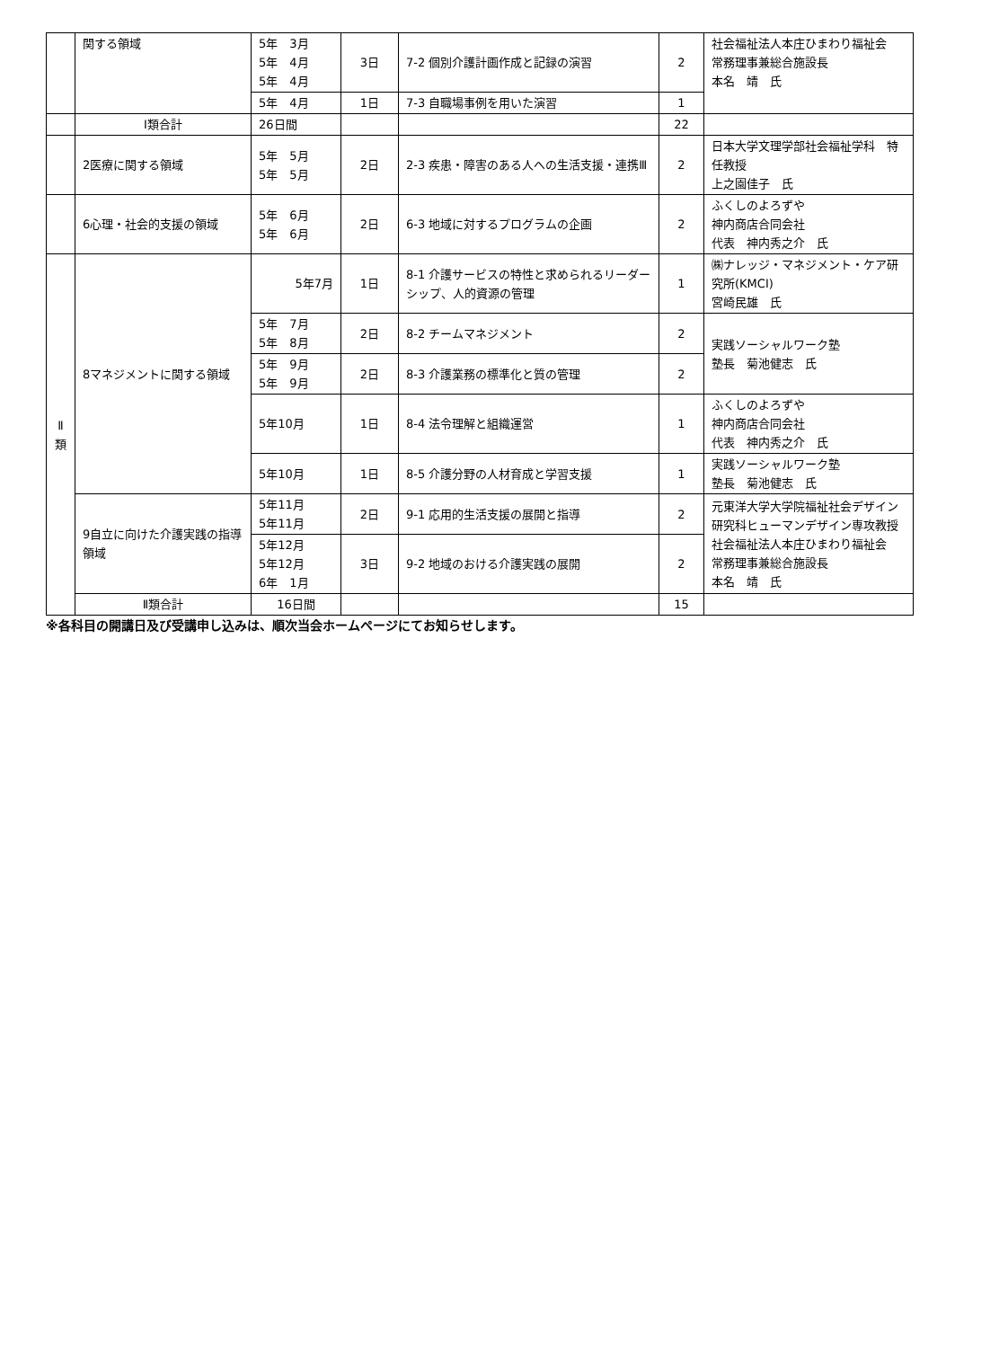| | 関する領域 | 5年 3月 5年 4月 5年 4月 | 3日 | 7-2 個別介護計画作成と記録の演習 | 2 | 社会福祉法人本庄ひまわり福祉会 常務理事兼総合施設長 本名 靖 氏 |
| | | 5年 4月 | 1日 | 7-3 自職場事例を用いた演習 | 1 | |
| | Ⅰ類合計 | 26日間 | | | 22 | |
| | 2医療に関する領域 | 5年 5月 5年 5月 | 2日 | 2-3 疾患・障害のある人への生活支援・連携Ⅲ | 2 | 日本大学文理学部社会福祉学科 特任教授 上之園佳子 氏 |
| | 6心理・社会的支援の領域 | 5年 6月 5年 6月 | 2日 | 6-3 地域に対するプログラムの企画 | 2 | ふくしのよろずや 神内商店合同会社 代表 神内秀之介 氏 |
| Ⅱ 類 | 8マネジメントに関する領域 | 5年7月 | 1日 | 8-1 介護サービスの特性と求められるリーダーシップ、人的資源の管理 | 1 | ㈱ナレッジ・マネジメント・ケア研究所(KMCI) 宮崎民雄 氏 |
| | | 5年 7月 5年 8月 | 2日 | 8-2 チームマネジメント | 2 | 実践ソーシャルワーク塾 塾長 菊池健志 氏 |
| | | 5年 9月 5年 9月 | 2日 | 8-3 介護業務の標準化と質の管理 | 2 | |
| | | 5年10月 | 1日 | 8-4 法令理解と組織運営 | 1 | ふくしのよろずや 神内商店合同会社 代表 神内秀之介 氏 |
| | | 5年10月 | 1日 | 8-5 介護分野の人材育成と学習支援 | 1 | 実践ソーシャルワーク塾 塾長 菊池健志 氏 |
| | 9自立に向けた介護実践の指導領域 | 5年11月 5年11月 | 2日 | 9-1 応用的生活支援の展開と指導 | 2 | 元東洋大学大学院福祉社会デザイン研究科ヒューマンデザイン専攻教授 社会福祉法人本庄ひまわり福祉会 常務理事兼総合施設長 本名 靖 氏 |
| | | 5年12月 5年12月 6年 1月 | 3日 | 9-2 地域のおける介護実践の展開 | 2 | |
| | Ⅱ類合計 | 16日間 | | | 15 | |
※各科目の開講日及び受講申し込みは、順次当会ホームページにてお知らせします。